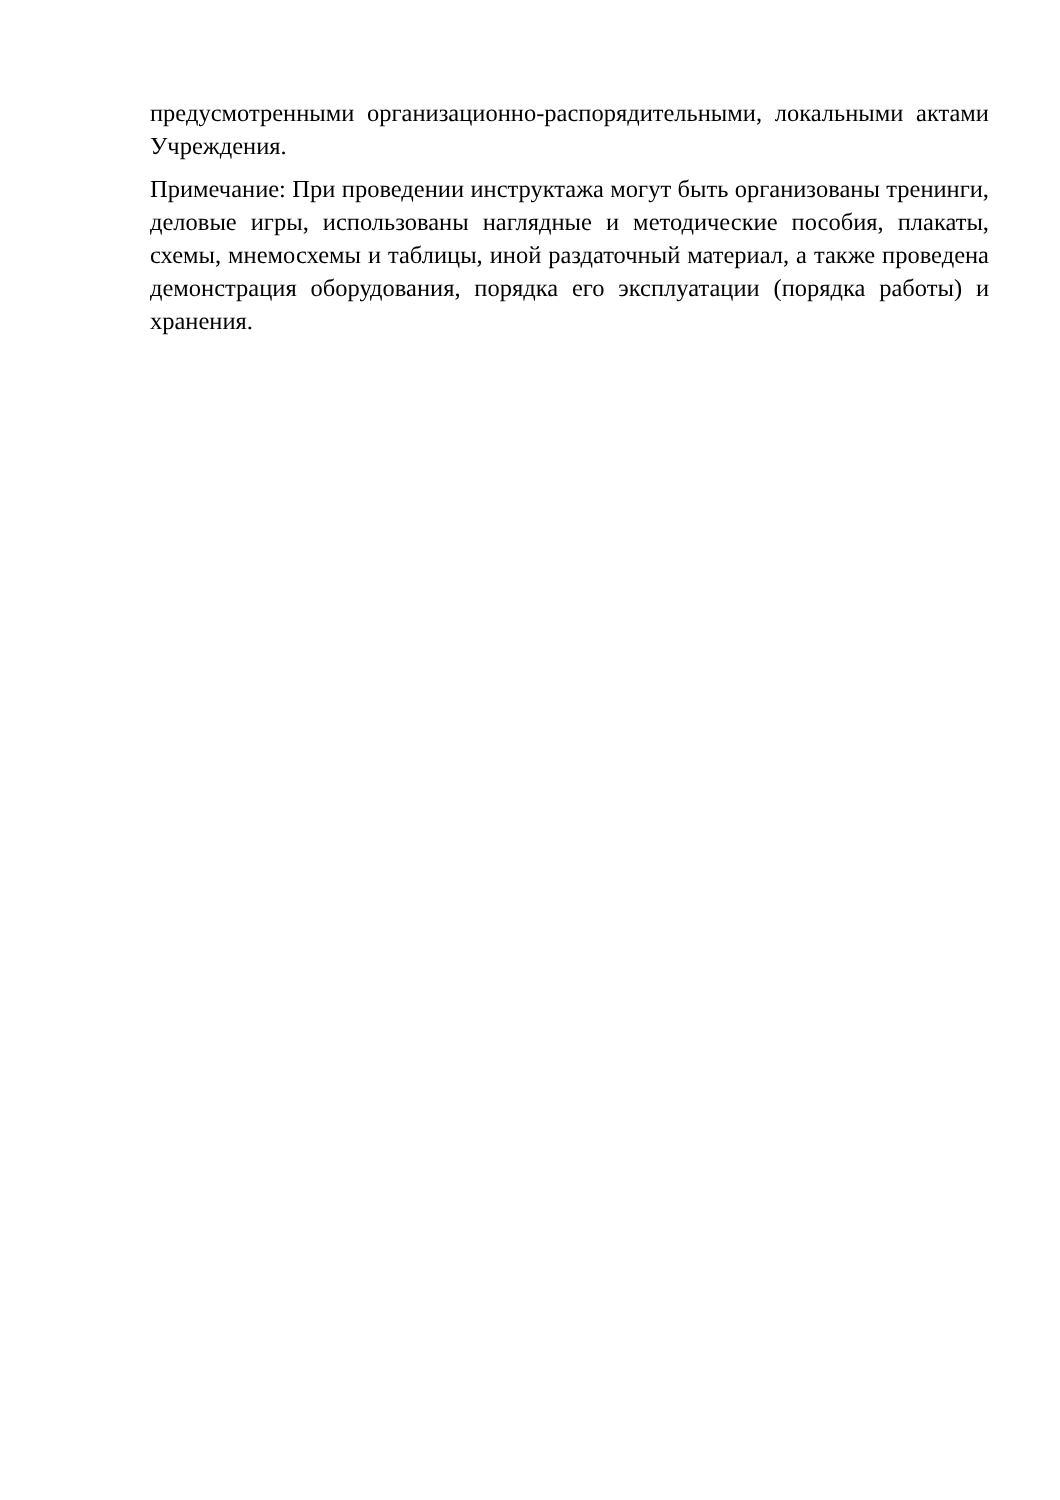предусмотренными организационно-распорядительными, локальными актами Учреждения.
Примечание: При проведении инструктажа могут быть организованы тренинги, деловые игры, использованы наглядные и методические пособия, плакаты, схемы, мнемосхемы и таблицы, иной раздаточный материал, а также проведена демонстрация оборудования, порядка его эксплуатации (порядка работы) и хранения.